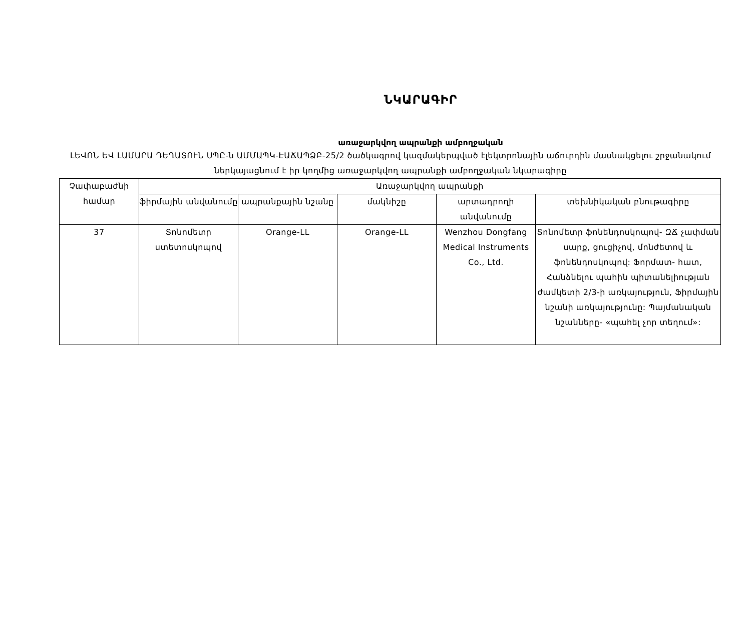ՆԿԱՐԱԳԻՐ
առաջարկվող ապրանքի ամբողջական
ԼԵՎՈՆ ԵՎ ԼԱՄԱՐԱ ԴԵՂԱՏՈՒՆ ՍՊԸ-ն ԱՄՄԱՊԿ-ԷԱՃԱՊՁԲ-25/2 ծածկագրով կազմակերպված էլեկտրոնային աճուրդին մասնակցելու շրջանակում ներկայացնում է իր կողմից առաջարկվող ապրանքի ամբողջական նկարագիրը
| Չափաբաժնի համար | Առաջարկվող ապրանքի | | | | |
| --- | --- | --- | --- | --- | --- |
| | ֆիրմային անվանումը | ապրանքային նշանը | մակնիշը | արտադրողի անվանումը | տեխնիկական բնութագիրը |
| 37 | Տոնոմետր ստետոսկոպով | Orange-LL | Orange-LL | Wenzhou Dongfang Medical Instruments Co., Ltd. | Տոնոմետր ֆոնենդոսկոպով- ԶՃ չափման սարք, ցուցիչով, մոնժետով և ֆոնենդոսկոպով: Ֆորմատ- հատ, Հանձնելու պահին պիտանելիության ժամկետի 2/3-ի առկայություն, Ֆիրմային նշանի առկայությունը: Պայմանական նշանները- «պահել չոր տեղում»: |